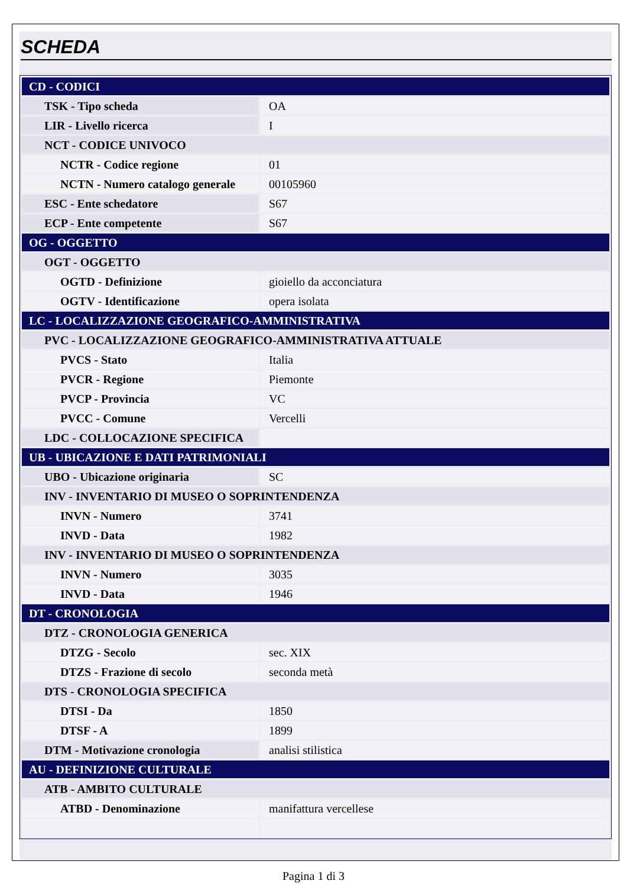SCHEDA
| CD - CODICI | |
| TSK - Tipo scheda | OA |
| LIR - Livello ricerca | I |
| NCT - CODICE UNIVOCO | |
| NCTR - Codice regione | 01 |
| NCTN - Numero catalogo generale | 00105960 |
| ESC - Ente schedatore | S67 |
| ECP - Ente competente | S67 |
| OG - OGGETTO | |
| OGT - OGGETTO | |
| OGTD - Definizione | gioiello da acconciatura |
| OGTV - Identificazione | opera isolata |
| LC - LOCALIZZAZIONE GEOGRAFICO-AMMINISTRATIVA | |
| PVC - LOCALIZZAZIONE GEOGRAFICO-AMMINISTRATIVA ATTUALE | |
| PVCS - Stato | Italia |
| PVCR - Regione | Piemonte |
| PVCP - Provincia | VC |
| PVCC - Comune | Vercelli |
| LDC - COLLOCAZIONE SPECIFICA | |
| UB - UBICAZIONE E DATI PATRIMONIALI | |
| UBO - Ubicazione originaria | SC |
| INV - INVENTARIO DI MUSEO O SOPRINTENDENZA | |
| INVN - Numero | 3741 |
| INVD - Data | 1982 |
| INV - INVENTARIO DI MUSEO O SOPRINTENDENZA | |
| INVN - Numero | 3035 |
| INVD - Data | 1946 |
| DT - CRONOLOGIA | |
| DTZ - CRONOLOGIA GENERICA | |
| DTZG - Secolo | sec. XIX |
| DTZS - Frazione di secolo | seconda metà |
| DTS - CRONOLOGIA SPECIFICA | |
| DTSI - Da | 1850 |
| DTSF - A | 1899 |
| DTM - Motivazione cronologia | analisi stilistica |
| AU - DEFINIZIONE CULTURALE | |
| ATB - AMBITO CULTURALE | |
| ATBD - Denominazione | manifattura vercellese |
Pagina 1 di 3